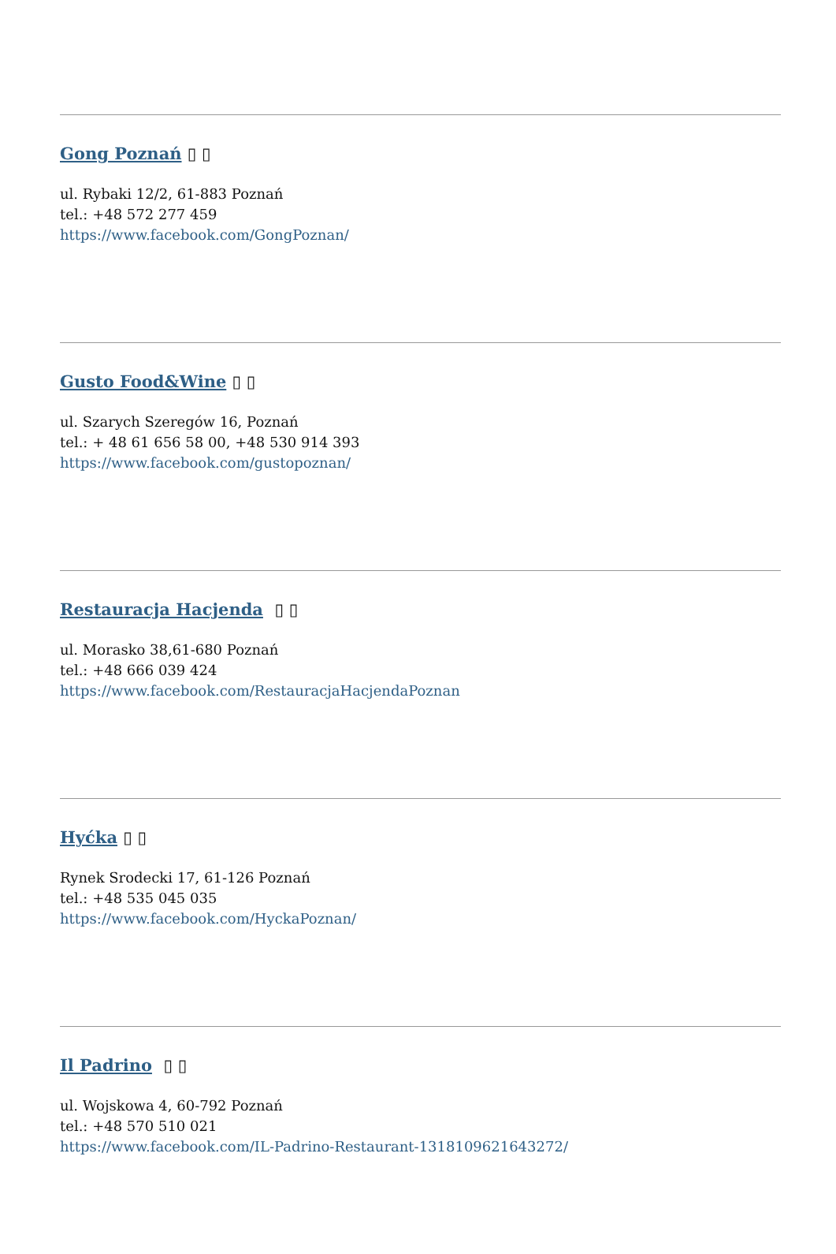Gong Poznań ▯ ▯
ul. Rybaki 12/2, 61-883 Poznań
tel.: +48 572 277 459
https://www.facebook.com/GongPoznan/
Gusto Food&Wine ▯ ▯
ul. Szarych Szeregów 16, Poznań
tel.: + 48 61 656 58 00, +48 530 914 393
https://www.facebook.com/gustopoznan/
Restauracja Hacjenda ▯ ▯
ul. Morasko 38,61-680 Poznań
tel.: +48 666 039 424
https://www.facebook.com/RestauracjaHacjendaPoznan
Hyćka ▯ ▯
Rynek Srodecki 17, 61-126 Poznań
tel.: +48 535 045 035
https://www.facebook.com/HyckaPoznan/
Il Padrino ▯ ▯
ul. Wojskowa 4, 60-792 Poznań
tel.: +48 570 510 021
https://www.facebook.com/IL-Padrino-Restaurant-1318109621643272/